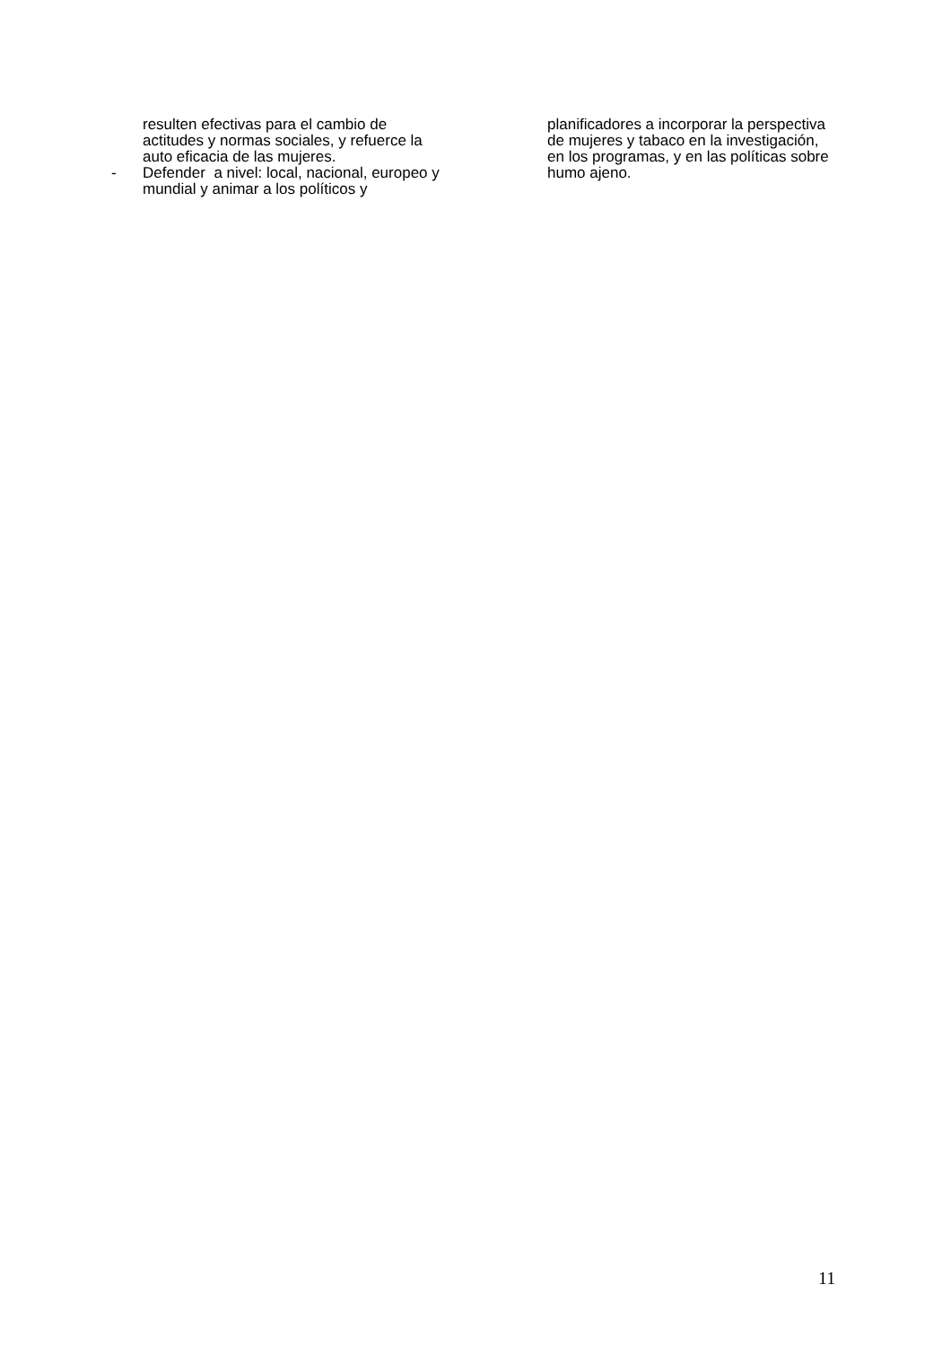resulten efectivas para el cambio de actitudes y normas sociales, y refuerce la auto eficacia de las mujeres.
- Defender a nivel: local, nacional, europeo y mundial y animar a los políticos y
planificadores a incorporar la perspectiva de mujeres y tabaco en la investigación, en los programas, y en las políticas sobre humo ajeno.
11